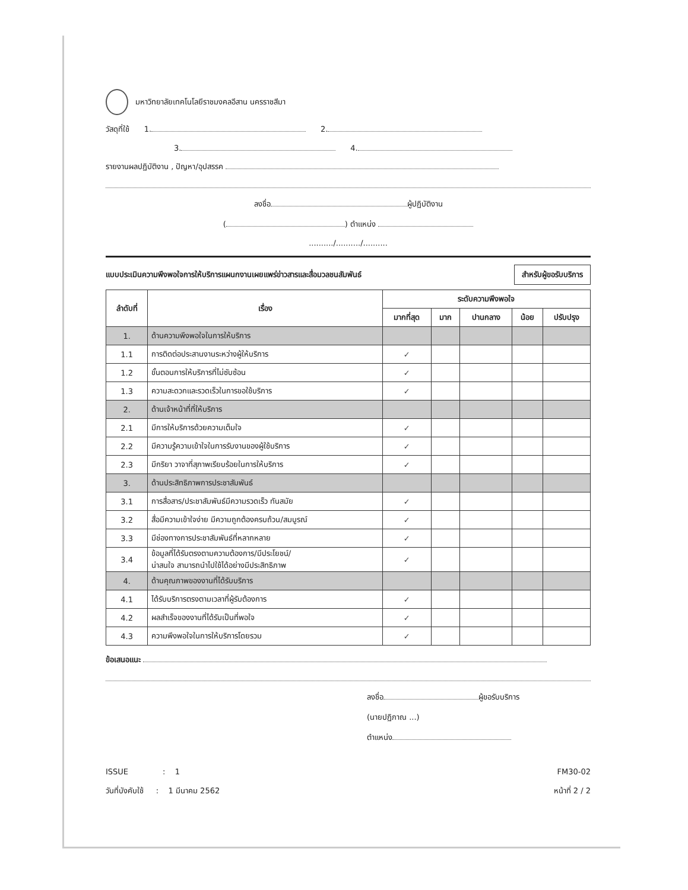มหาวิทยาลัยเทคโนโลยีราชมงคลอีสาน นครราชสีมา
วัสดุที่ใช้ 1. 2.
3. 4.
รายงานผลปฏิบัติงาน , ปัญหา/อุปสรรค
ลงชื่อ ผู้ปฏิบัติงาน
( ) ตำแหน่ง
........../........../..........
แบบประเมินความพึงพอใจการให้บริการแผนกงานเผยแพร่ข่าวสารและสื่อมวลชนสัมพันธ์ สำหรับผู้ขอรับบริการ
| ลำดับที่ | เรื่อง | ระดับความพึงพอใจ | | | | |
| --- | --- | --- | --- | --- | --- | --- |
| | | มากที่สุด | มาก | ปานกลาง | น้อย | ปรับปรุง |
| 1. | ด้านความพึงพอใจในการให้บริการ | | | | | |
| 1.1 | การติดต่อประสานงานระหว่างผู้ให้บริการ | ✓ | | | | |
| 1.2 | ขั้นตอนการให้บริการที่ไม่ซับซ้อน | ✓ | | | | |
| 1.3 | ความสะดวกและรวดเร็วในการขอใช้บริการ | ✓ | | | | |
| 2. | ด้านเจ้าหน้าที่ที่ให้บริการ | | | | | |
| 2.1 | มีการให้บริการด้วยความเต็มใจ | ✓ | | | | |
| 2.2 | มีความรู้ความเข้าใจในการรับงานของผู้ใช้บริการ | ✓ | | | | |
| 2.3 | มีกริยา วาจาที่สุภาพเรียบร้อยในการให้บริการ | ✓ | | | | |
| 3. | ด้านประสิทธิภาพการประชาสัมพันธ์ | | | | | |
| 3.1 | การสื่อสาร/ประชาสัมพันธ์มีความรวดเร็ว ทันสมัย | ✓ | | | | |
| 3.2 | สื่อมีความเข้าใจง่าย มีความถูกต้องครบถ้วน/สมบูรณ์ | ✓ | | | | |
| 3.3 | มีช่องทางการประชาสัมพันธ์ที่หลากหลาย | ✓ | | | | |
| 3.4 | ข้อมูลที่ได้รับตรงตามความต้องการ/มีประโยชน์/ น่าสนใจ สามารถนำไปใช้ได้อย่างมีประสิทธิภาพ | ✓ | | | | |
| 4. | ด้านคุณภาพของงานที่ได้รับบริการ | | | | | |
| 4.1 | ได้รับบริการตรงตามเวลาที่ผู้รับต้องการ | ✓ | | | | |
| 4.2 | ผลสำเร็จของงานที่ได้รับเป็นที่พอใจ | ✓ | | | | |
| 4.3 | ความพึงพอใจในการให้บริการโดยรวม | ✓ | | | | |
ข้อเสนอแนะ
ลงชื่อ ผู้ขอรับบริการ
(นายปฏิภาณ ...)
ตำแหน่ง
ISSUE : 1
วันที่บังคับใช้ : 1 มีนาคม 2562
FM30-02
หน้าที่ 2 / 2